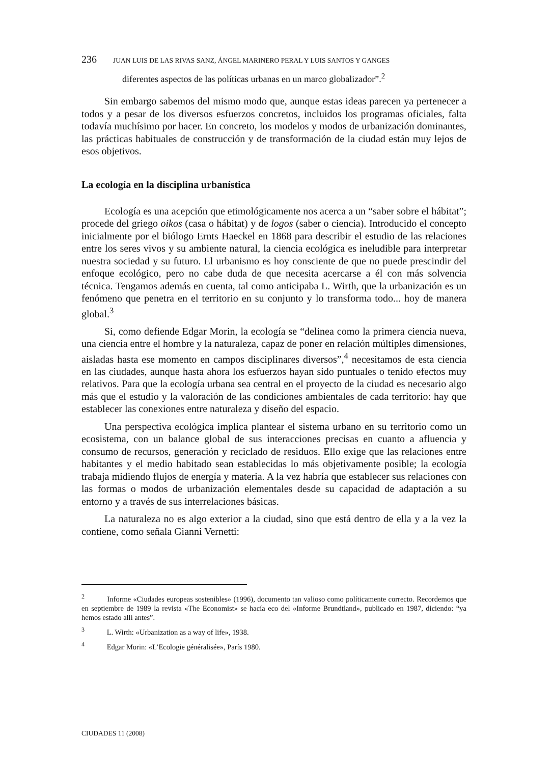236 JUAN LUIS DE LAS RIVAS SANZ, ÁNGEL MARINERO PERAL Y LUIS SANTOS Y GANGES
diferentes aspectos de las políticas urbanas en un marco globalizador”.<sup>2</sup>
Sin embargo sabemos del mismo modo que, aunque estas ideas parecen ya pertenecer a todos y a pesar de los diversos esfuerzos concretos, incluidos los programas oficiales, falta todavía muchísimo por hacer. En concreto, los modelos y modos de urbanización dominantes, las prácticas habituales de construcción y de transformación de la ciudad están muy lejos de esos objetivos.
La ecología en la disciplina urbanística
Ecología es una acepción que etimológicamente nos acerca a un “saber sobre el hábitat”; procede del griego oikos (casa o hábitat) y de logos (saber o ciencia). Introducido el concepto inicialmente por el biólogo Ernts Haeckel en 1868 para describir el estudio de las relaciones entre los seres vivos y su ambiente natural, la ciencia ecológica es ineludible para interpretar nuestra sociedad y su futuro. El urbanismo es hoy consciente de que no puede prescindir del enfoque ecológico, pero no cabe duda de que necesita acercarse a él con más solvencia técnica. Tengamos además en cuenta, tal como anticipaba L. Wirth, que la urbanización es un fenómeno que penetra en el territorio en su conjunto y lo transforma todo... hoy de manera global.<sup>3</sup>
Si, como defiende Edgar Morin, la ecología se “delinea como la primera ciencia nueva, una ciencia entre el hombre y la naturaleza, capaz de poner en relación múltiples dimensiones, aisladas hasta ese momento en campos disciplinares diversos”,<sup>4</sup> necesitamos de esta ciencia en las ciudades, aunque hasta ahora los esfuerzos hayan sido puntuales o tenido efectos muy relativos. Para que la ecología urbana sea central en el proyecto de la ciudad es necesario algo más que el estudio y la valoración de las condiciones ambientales de cada territorio: hay que establecer las conexiones entre naturaleza y diseño del espacio.
Una perspectiva ecológica implica plantear el sistema urbano en su territorio como un ecosistema, con un balance global de sus interacciones precisas en cuanto a afluencia y consumo de recursos, generación y reciclado de residuos. Ello exige que las relaciones entre habitantes y el medio habitado sean establecidas lo más objetivamente posible; la ecología trabaja midiendo flujos de energía y materia. A la vez habría que establecer sus relaciones con las formas o modos de urbanización elementales desde su capacidad de adaptación a su entorno y a través de sus interrelaciones básicas.
La naturaleza no es algo exterior a la ciudad, sino que está dentro de ella y a la vez la contiene, como señala Gianni Vernetti:
<sup>2</sup> Informe «Ciudades europeas sostenibles» (1996), documento tan valioso como políticamente correcto. Recordemos que en septiembre de 1989 la revista «The Economist» se hacía eco del «Informe Brundtland», publicado en 1987, diciendo: “ya hemos estado allí antes”.
<sup>3</sup> L. Wirth: «Urbanization as a way of life», 1938.
<sup>4</sup> Edgar Morin: «L’Ecologie généralisée», París 1980.
CIUDADES 11 (2008)